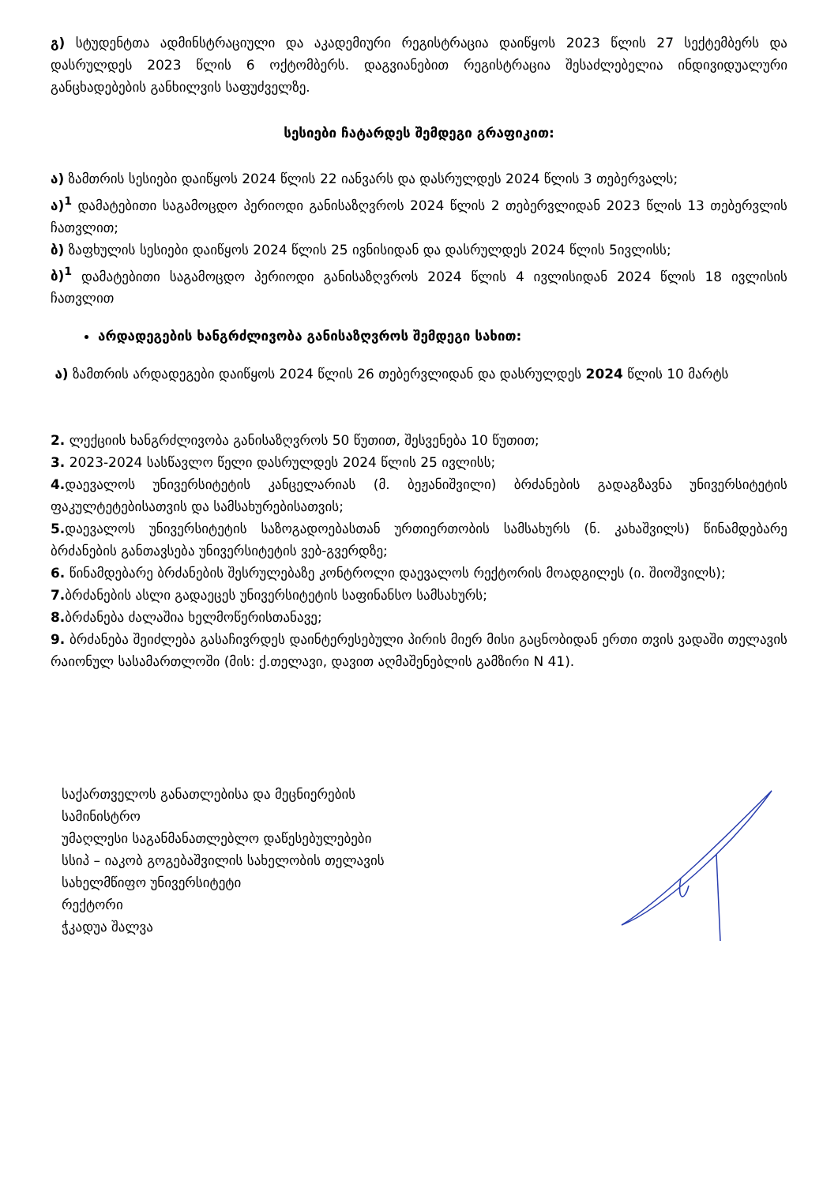გ) სტუდენტთა ადმინსტრაციული და აკადემიური რეგისტრაცია დაიწყოს 2023 წლის 27 სექტემბერს და დასრულდეს 2023 წლის 6 ოქტომბერს. დაგვიანებით რეგისტრაცია შესაძლებელია ინდივიდუალური განცხადებების განხილვის საფუძველზე.
სესიები ჩატარდეს შემდეგი გრაფიკით:
ა) ზამთრის სესიები დაიწყოს 2024 წლის 22 იანვარს და დასრულდეს 2024 წლის 3 თებერვალს;
ა)<sup>1</sup> დამატებითი საგამოცდო პერიოდი განისაზღვროს 2024 წლის 2 თებერვლიდან 2023 წლის 13 თებერვლის ჩათვლით;
ბ) ზაფხულის სესიები დაიწყოს 2024 წლის 25 ივნისიდან და დასრულდეს 2024 წლის 5ივლისს;
ბ)<sup>1</sup> დამატებითი საგამოცდო პერიოდი განისაზღვროს 2024 წლის 4 ივლისიდან 2024 წლის 18 ივლისის ჩათვლით
არდადეგების ხანგრძლივობა განისაზღვროს შემდეგი სახით:
ა) ზამთრის არდადეგები დაიწყოს 2024 წლის 26 თებერვლიდან და დასრულდეს 2024 წლის 10 მარტს
2. ლექციის ხანგრძლივობა განისაზღვროს 50 წუთით, შესვენება 10 წუთით;
3. 2023-2024 სასწავლო წელი დასრულდეს 2024 წლის 25 ივლისს;
4. დაევალოს უნივერსიტეტის კანცელარიას (მ. ბეჟანიშვილი) ბრძანების გადაგზავნა უნივერსიტეტის ფაკულტეტებისათვის და სამსახურებისათვის;
5. დაევალოს უნივერსიტეტის საზოგადოებასთან ურთიერთობის სამსახურს (ნ. კახაშვილს) წინამდებარე ბრძანების განთავსება უნივერსიტეტის ვებ-გვერდზე;
6. წინამდებარე ბრძანების შესრულებაზე კონტროლი დაევალოს რექტორის მოადგილეს (ი. შიოშვილს);
7. ბრძანების ასლი გადაეცეს უნივერსიტეტის საფინანსო სამსახურს;
8. ბრძანება ძალაშია ხელმოწერისთანავე;
9. ბრძანება შეიძლება გასაჩივრდეს დაინტერესებული პირის მიერ მისი გაცნობიდან ერთი თვის ვადაში თელავის რაიონულ სასამართლოში (მის: ქ.თელავი, დავით აღმაშენებლის გამზირი N 41).
საქართველოს განათლებისა და მეცნიერების
სამინისტრო
უმაღლესი საგანმანათლებლო დაწესებულებები
სსიპ – იაკობ გოგებაშვილის სახელობის თელავის
სახელმწიფო უნივერსიტეტი
რექტორი
ჭკადუა შალვა